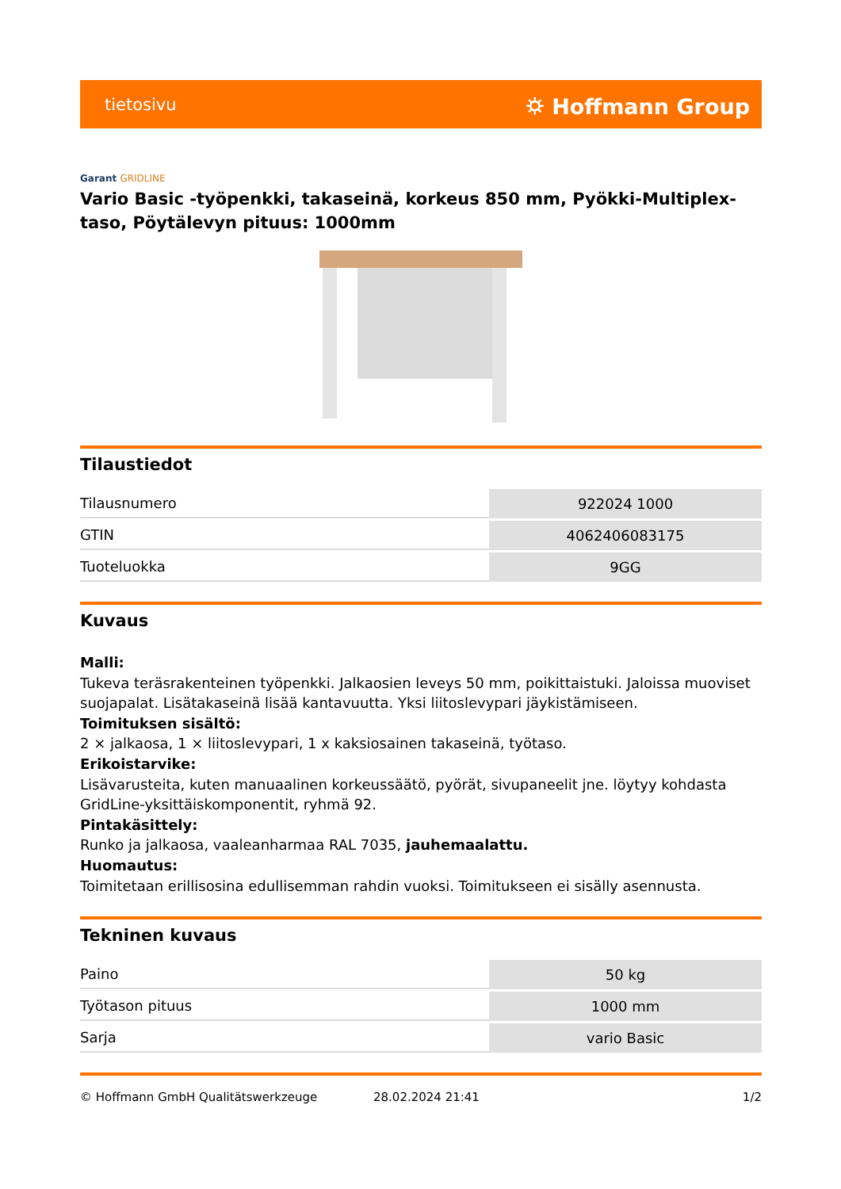tietosivu
⛭ Hoffmann Group
Garant GRIDLINE
Vario Basic -työpenkki, takaseinä, korkeus 850 mm, Pyökki-Multiplex-taso, Pöytälevyn pituus: 1000mm
Tilaustiedot
| Tilausnumero | 922024 1000 |
| GTIN | 4062406083175 |
| Tuoteluokka | 9GG |
Kuvaus
Malli:
Tukeva teräsrakenteinen työpenkki. Jalkaosien leveys 50 mm, poikittaistuki. Jaloissa muoviset suojapalat. Lisätakaseinä lisää kantavuutta. Yksi liitoslevypari jäykistämiseen.
Toimituksen sisältö:
2 × jalkaosa, 1 × liitoslevypari, 1 x kaksiosainen takaseinä, työtaso.
Erikoistarvike:
Lisävarusteita, kuten manuaalinen korkeussäätö, pyörät, sivupaneelit jne. löytyy kohdasta GridLine-yksittäiskomponentit, ryhmä 92.
Pintakäsittely:
Runko ja jalkaosa, vaaleanharmaa RAL 7035, jauhemaalattu.
Huomautus:
Toimitetaan erillisosina edullisemman rahdin vuoksi. Toimitukseen ei sisälly asennusta.
Tekninen kuvaus
| Paino | 50 kg |
| Työtason pituus | 1000 mm |
| Sarja | vario Basic |
© Hoffmann GmbH Qualitätswerkzeuge 28.02.2024 21:41 1/2